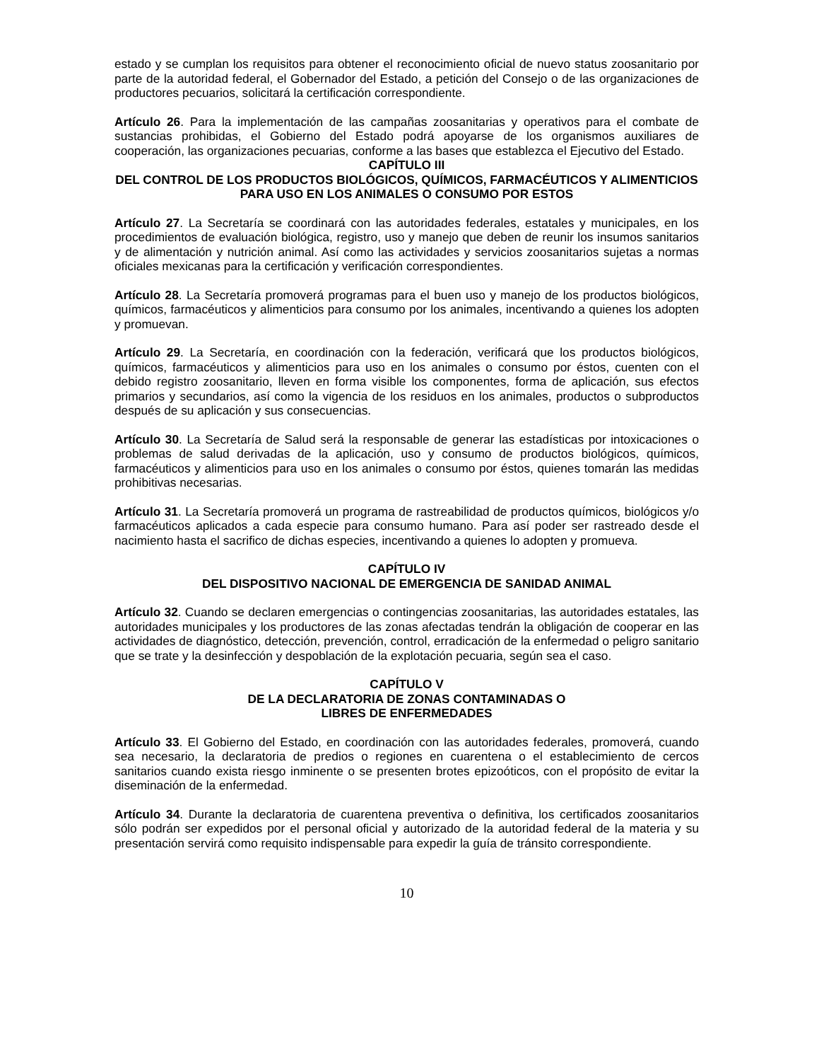estado y se cumplan los requisitos para obtener el reconocimiento oficial de nuevo status zoosanitario por parte de la autoridad federal, el Gobernador del Estado, a petición del Consejo o de las organizaciones de productores pecuarios, solicitará la certificación correspondiente.
Artículo 26. Para la implementación de las campañas zoosanitarias y operativos para el combate de sustancias prohibidas, el Gobierno del Estado podrá apoyarse de los organismos auxiliares de cooperación, las organizaciones pecuarias, conforme a las bases que establezca el Ejecutivo del Estado.
CAPÍTULO III
DEL CONTROL DE LOS PRODUCTOS BIOLÓGICOS, QUÍMICOS, FARMACÉUTICOS Y ALIMENTICIOS PARA USO EN LOS ANIMALES O CONSUMO POR ESTOS
Artículo 27. La Secretaría se coordinará con las autoridades federales, estatales y municipales, en los procedimientos de evaluación biológica, registro, uso y manejo que deben de reunir los insumos sanitarios y de alimentación y nutrición animal. Así como las actividades y servicios zoosanitarios sujetas a normas oficiales mexicanas para la certificación y verificación correspondientes.
Artículo 28. La Secretaría promoverá programas para el buen uso y manejo de los productos biológicos, químicos, farmacéuticos y alimenticios para consumo por los animales, incentivando a quienes los adopten y promuevan.
Artículo 29. La Secretaría, en coordinación con la federación, verificará que los productos biológicos, químicos, farmacéuticos y alimenticios para uso en los animales o consumo por éstos, cuenten con el debido registro zoosanitario, lleven en forma visible los componentes, forma de aplicación, sus efectos primarios y secundarios, así como la vigencia de los residuos en los animales, productos o subproductos después de su aplicación y sus consecuencias.
Artículo 30. La Secretaría de Salud será la responsable de generar las estadísticas por intoxicaciones o problemas de salud derivadas de la aplicación, uso y consumo de productos biológicos, químicos, farmacéuticos y alimenticios para uso en los animales o consumo por éstos, quienes tomarán las medidas prohibitivas necesarias.
Artículo 31. La Secretaría promoverá un programa de rastreabilidad de productos químicos, biológicos y/o farmacéuticos aplicados a cada especie para consumo humano. Para así poder ser rastreado desde el nacimiento hasta el sacrifico de dichas especies, incentivando a quienes lo adopten y promueva.
CAPÍTULO IV
DEL DISPOSITIVO NACIONAL DE EMERGENCIA DE SANIDAD ANIMAL
Artículo 32. Cuando se declaren emergencias o contingencias zoosanitarias, las autoridades estatales, las autoridades municipales y los productores de las zonas afectadas tendrán la obligación de cooperar en las actividades de diagnóstico, detección, prevención, control, erradicación de la enfermedad o peligro sanitario que se trate y la desinfección y despoblación de la explotación pecuaria, según sea el caso.
CAPÍTULO V
DE LA DECLARATORIA DE ZONAS CONTAMINADAS O
LIBRES DE ENFERMEDADES
Artículo 33. El Gobierno del Estado, en coordinación con las autoridades federales, promoverá, cuando sea necesario, la declaratoria de predios o regiones en cuarentena o el establecimiento de cercos sanitarios cuando exista riesgo inminente o se presenten brotes epizoóticos, con el propósito de evitar la diseminación de la enfermedad.
Artículo 34. Durante la declaratoria de cuarentena preventiva o definitiva, los certificados zoosanitarios sólo podrán ser expedidos por el personal oficial y autorizado de la autoridad federal de la materia y su presentación servirá como requisito indispensable para expedir la guía de tránsito correspondiente.
10